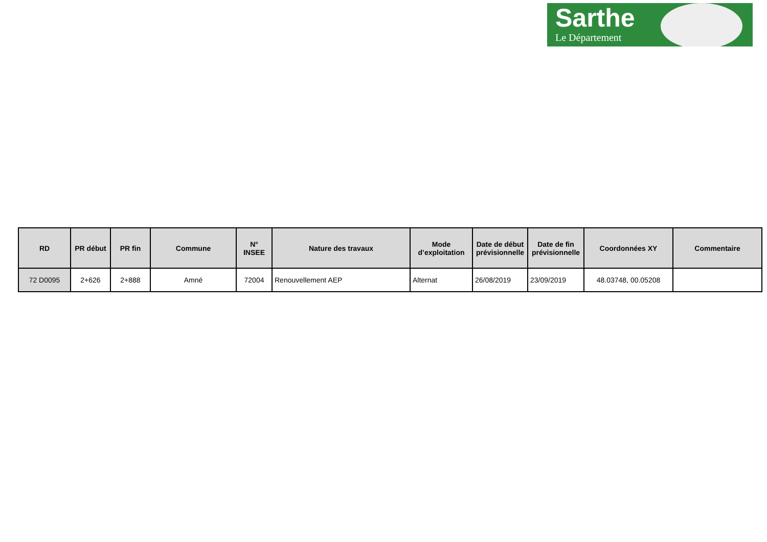Sarthe
Le Département
| RD | PR début | PR fin | Commune | N° INSEE | Nature des travaux | Mode d’exploitation | Date de début prévisionnelle | Date de fin prévisionnelle | Coordonnées XY | Commentaire |
| --- | --- | --- | --- | --- | --- | --- | --- | --- | --- | --- |
| 72 D0095 | 2+626 | 2+888 | Amné | 72004 | Renouvellement AEP | Alternat | 26/08/2019 | 23/09/2019 | 48.03748, 00.05208 | |